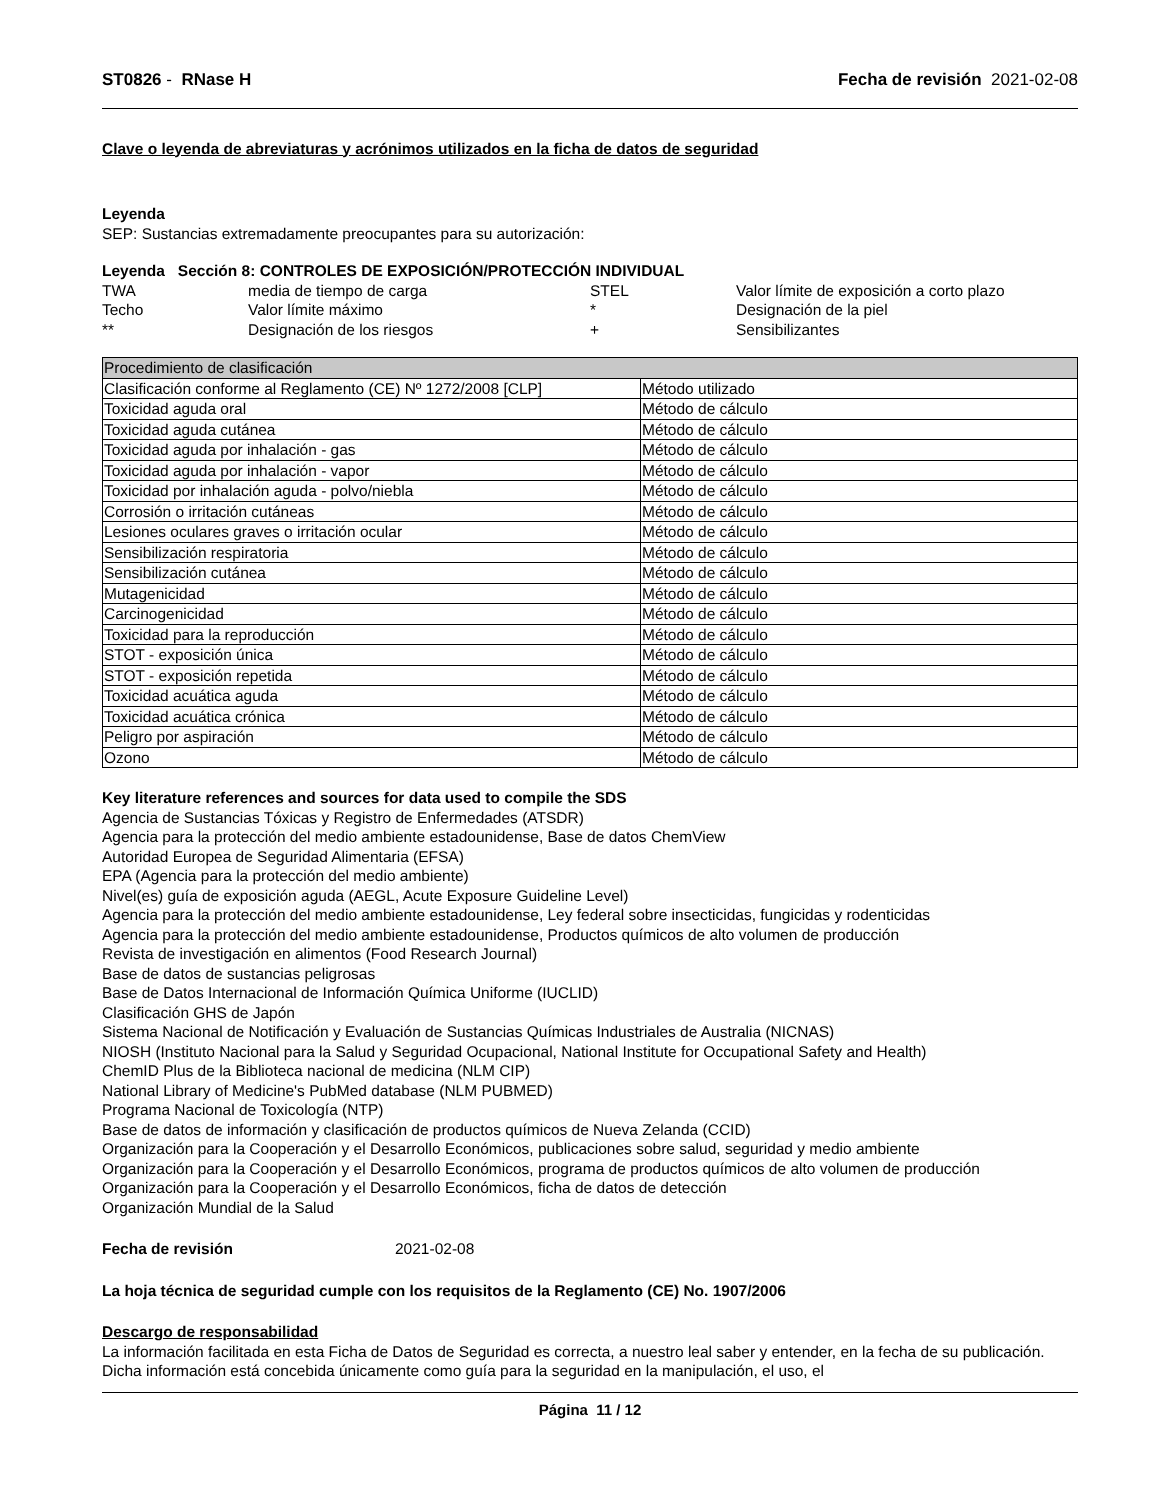ST0826 - RNase H Fecha de revisión 2021-02-08
Clave o leyenda de abreviaturas y acrónimos utilizados en la ficha de datos de seguridad
Leyenda
SEP: Sustancias extremadamente preocupantes para su autorización:
Leyenda Sección 8: CONTROLES DE EXPOSICIÓN/PROTECCIÓN INDIVIDUAL
TWA media de tiempo de carga STEL Valor límite de exposición a corto plazo Techo Valor límite máximo * Designación de la piel ** Designación de los riesgos + Sensibilizantes
| Procedimiento de clasificación | |
| Clasificación conforme al Reglamento (CE) Nº 1272/2008 [CLP] | Método utilizado |
| Toxicidad aguda oral | Método de cálculo |
| Toxicidad aguda cutánea | Método de cálculo |
| Toxicidad aguda por inhalación - gas | Método de cálculo |
| Toxicidad aguda por inhalación - vapor | Método de cálculo |
| Toxicidad por inhalación aguda - polvo/niebla | Método de cálculo |
| Corrosión o irritación cutáneas | Método de cálculo |
| Lesiones oculares graves o irritación ocular | Método de cálculo |
| Sensibilización respiratoria | Método de cálculo |
| Sensibilización cutánea | Método de cálculo |
| Mutagenicidad | Método de cálculo |
| Carcinogenicidad | Método de cálculo |
| Toxicidad para la reproducción | Método de cálculo |
| STOT - exposición única | Método de cálculo |
| STOT - exposición repetida | Método de cálculo |
| Toxicidad acuática aguda | Método de cálculo |
| Toxicidad acuática crónica | Método de cálculo |
| Peligro por aspiración | Método de cálculo |
| Ozono | Método de cálculo |
Key literature references and sources for data used to compile the SDS
Agencia de Sustancias Tóxicas y Registro de Enfermedades (ATSDR)
Agencia para la protección del medio ambiente estadounidense, Base de datos ChemView
Autoridad Europea de Seguridad Alimentaria (EFSA)
EPA (Agencia para la protección del medio ambiente)
Nivel(es) guía de exposición aguda (AEGL, Acute Exposure Guideline Level)
Agencia para la protección del medio ambiente estadounidense, Ley federal sobre insecticidas, fungicidas y rodenticidas
Agencia para la protección del medio ambiente estadounidense, Productos químicos de alto volumen de producción
Revista de investigación en alimentos (Food Research Journal)
Base de datos de sustancias peligrosas
Base de Datos Internacional de Información Química Uniforme (IUCLID)
Clasificación GHS de Japón
Sistema Nacional de Notificación y Evaluación de Sustancias Químicas Industriales de Australia (NICNAS)
NIOSH (Instituto Nacional para la Salud y Seguridad Ocupacional, National Institute for Occupational Safety and Health)
ChemID Plus de la Biblioteca nacional de medicina (NLM CIP)
National Library of Medicine's PubMed database (NLM PUBMED)
Programa Nacional de Toxicología (NTP)
Base de datos de información y clasificación de productos químicos de Nueva Zelanda (CCID)
Organización para la Cooperación y el Desarrollo Económicos, publicaciones sobre salud, seguridad y medio ambiente
Organización para la Cooperación y el Desarrollo Económicos, programa de productos químicos de alto volumen de producción
Organización para la Cooperación y el Desarrollo Económicos, ficha de datos de detección
Organización Mundial de la Salud
Fecha de revisión 2021-02-08
La hoja técnica de seguridad cumple con los requisitos de la Reglamento (CE) No. 1907/2006
Descargo de responsabilidad
La información facilitada en esta Ficha de Datos de Seguridad es correcta, a nuestro leal saber y entender, en la fecha de su publicación. Dicha información está concebida únicamente como guía para la seguridad en la manipulación, el uso, el
Página 11 / 12